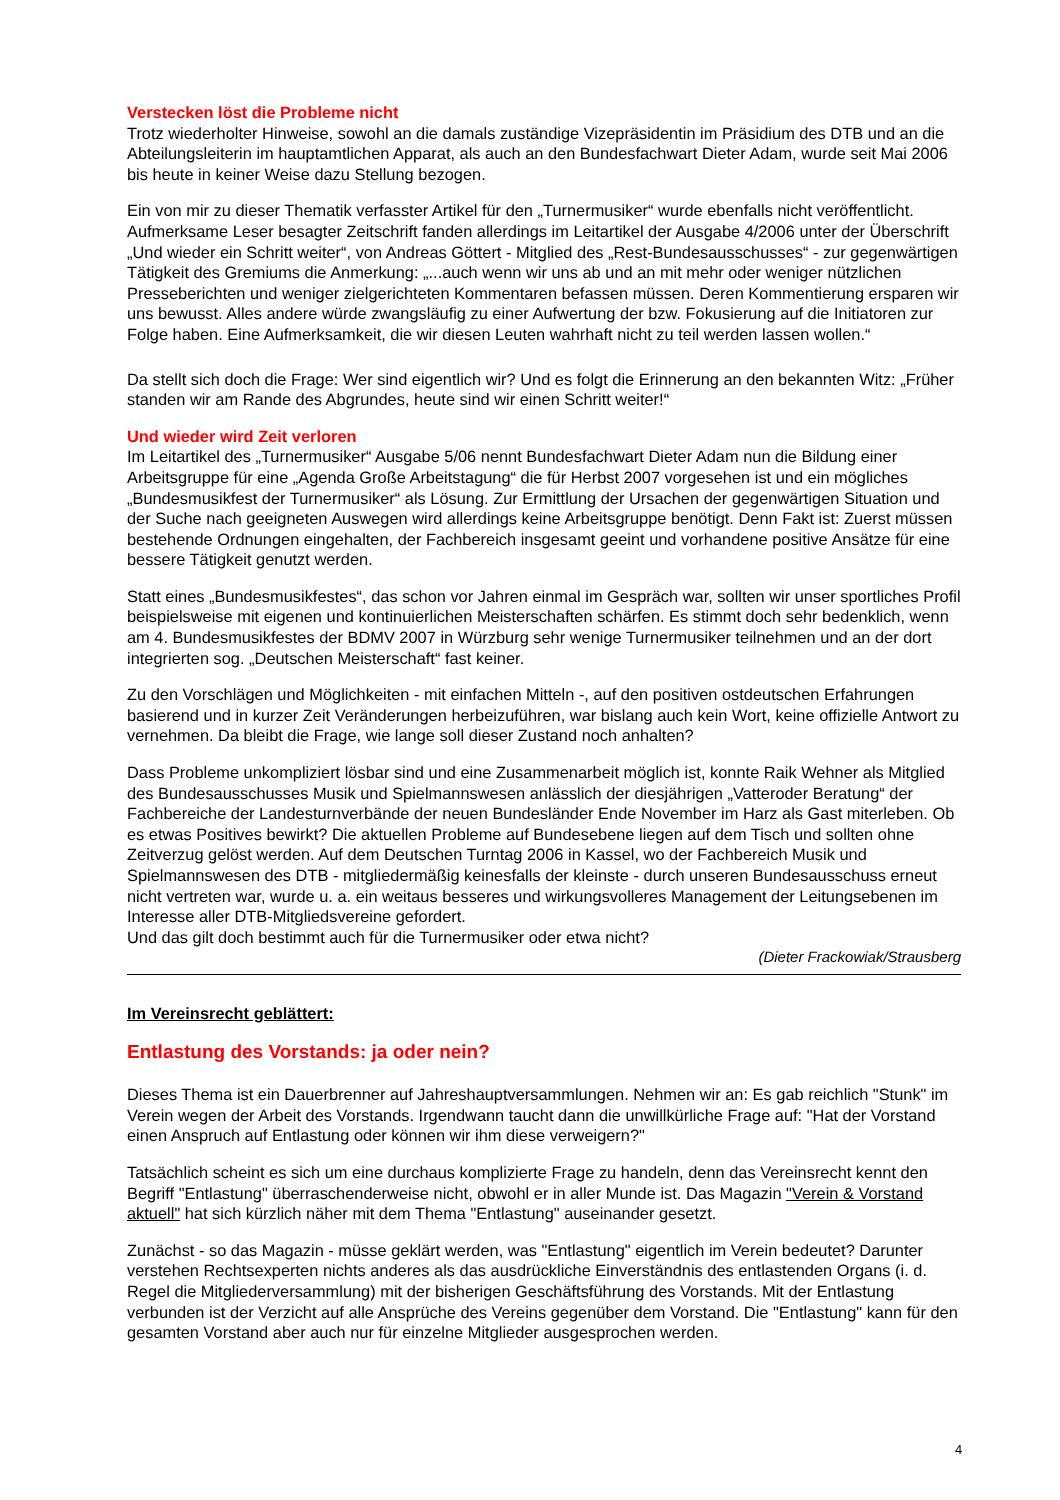Verstecken löst die Probleme nicht
Trotz wiederholter Hinweise, sowohl an die damals zuständige Vizepräsidentin im Präsidium des DTB und an die Abteilungsleiterin im hauptamtlichen Apparat, als auch an den Bundesfachwart Dieter Adam, wurde seit Mai 2006 bis heute in keiner Weise dazu Stellung bezogen.
Ein von mir zu dieser Thematik verfasster Artikel für den „Turnermusiker“ wurde ebenfalls nicht veröffentlicht. Aufmerksame Leser besagter Zeitschrift fanden allerdings im Leitartikel der Ausgabe 4/2006 unter der Überschrift „Und wieder ein Schritt weiter“, von Andreas Göttert - Mitglied des „Rest-Bundesausschusses“ - zur gegenwärtigen Tätigkeit des Gremiums die Anmerkung: „...auch wenn wir uns ab und an mit mehr oder weniger nützlichen Presseberichten und weniger zielgerichteten Kommentaren befassen müssen. Deren Kommentierung ersparen wir uns bewusst. Alles andere würde zwangsläufig zu einer Aufwertung der bzw. Fokusierung auf die Initiatoren zur Folge haben. Eine Aufmerksamkeit, die wir diesen Leuten wahrhaft nicht zu teil werden lassen wollen.“
Da stellt sich doch die Frage: Wer sind eigentlich wir? Und es folgt die Erinnerung an den bekannten Witz: „Früher standen wir am Rande des Abgrundes, heute sind wir einen Schritt weiter!“
Und wieder wird Zeit verloren
Im Leitartikel des „Turnermusiker“ Ausgabe 5/06 nennt Bundesfachwart Dieter Adam nun die Bildung einer Arbeitsgruppe für eine „Agenda Große Arbeitstagung“ die für Herbst 2007 vorgesehen ist und ein mögliches „Bundesmusikfest der Turnermusiker“ als Lösung. Zur Ermittlung der Ursachen der gegenwärtigen Situation und der Suche nach geeigneten Auswegen wird allerdings keine Arbeitsgruppe benötigt. Denn Fakt ist: Zuerst müssen bestehende Ordnungen eingehalten, der Fachbereich insgesamt geeint und vorhandene positive Ansätze für eine bessere Tätigkeit genutzt werden.
Statt eines „Bundesmusikfestes“, das schon vor Jahren einmal im Gespräch war, sollten wir unser sportliches Profil beispielsweise mit eigenen und kontinuierlichen Meisterschaften schärfen. Es stimmt doch sehr bedenklich, wenn am 4. Bundesmusikfestes der BDMV 2007 in Würzburg sehr wenige Turnermusiker teilnehmen und an der dort integrierten sog. „Deutschen Meisterschaft“ fast keiner.
Zu den Vorschlägen und Möglichkeiten - mit einfachen Mitteln -, auf den positiven ostdeutschen Erfahrungen basierend und in kurzer Zeit Veränderungen herbeizuführen, war bislang auch kein Wort, keine offizielle Antwort zu vernehmen. Da bleibt die Frage, wie lange soll dieser Zustand noch anhalten?
Dass Probleme unkompliziert lösbar sind und eine Zusammenarbeit möglich ist, konnte Raik Wehner als Mitglied des Bundesausschusses Musik und Spielmannswesen anlässlich der diesjährigen „Vatteroder Beratung“ der Fachbereiche der Landesturnverbände der neuen Bundesländer Ende November im Harz als Gast miterleben. Ob es etwas Positives bewirkt? Die aktuellen Probleme auf Bundesebene liegen auf dem Tisch und sollten ohne Zeitverzug gelöst werden. Auf dem Deutschen Turntag 2006 in Kassel, wo der Fachbereich Musik und Spielmannswesen des DTB - mitgliedermäßig keinesfalls der kleinste - durch unseren Bundesausschuss erneut nicht vertreten war, wurde u. a. ein weitaus besseres und wirkungsvolleres Management der Leitungsebenen im Interesse aller DTB-Mitgliedsvereine gefordert.
Und das gilt doch bestimmt auch für die Turnermusiker oder etwa nicht?
(Dieter Frackowiak/Strausberg
Im Vereinsrecht geblättert:
Entlastung des Vorstands: ja oder nein?
Dieses Thema ist ein Dauerbrenner auf Jahreshauptversammlungen. Nehmen wir an: Es gab reichlich "Stunk" im Verein wegen der Arbeit des Vorstands. Irgendwann taucht dann die unwillkürliche Frage auf: "Hat der Vorstand einen Anspruch auf Entlastung oder können wir ihm diese verweigern?"
Tatsächlich scheint es sich um eine durchaus komplizierte Frage zu handeln, denn das Vereinsrecht kennt den Begriff "Entlastung" überraschenderweise nicht, obwohl er in aller Munde ist. Das Magazin "Verein & Vorstand aktuell" hat sich kürzlich näher mit dem Thema "Entlastung" auseinander gesetzt.
Zunächst - so das Magazin - müsse geklärt werden, was "Entlastung" eigentlich im Verein bedeutet? Darunter verstehen Rechtsexperten nichts anderes als das ausdrückliche Einverständnis des entlastenden Organs (i. d. Regel die Mitgliederversammlung) mit der bisherigen Geschäftsführung des Vorstands. Mit der Entlastung verbunden ist der Verzicht auf alle Ansprüche des Vereins gegenüber dem Vorstand. Die "Entlastung" kann für den gesamten Vorstand aber auch nur für einzelne Mitglieder ausgesprochen werden.
4